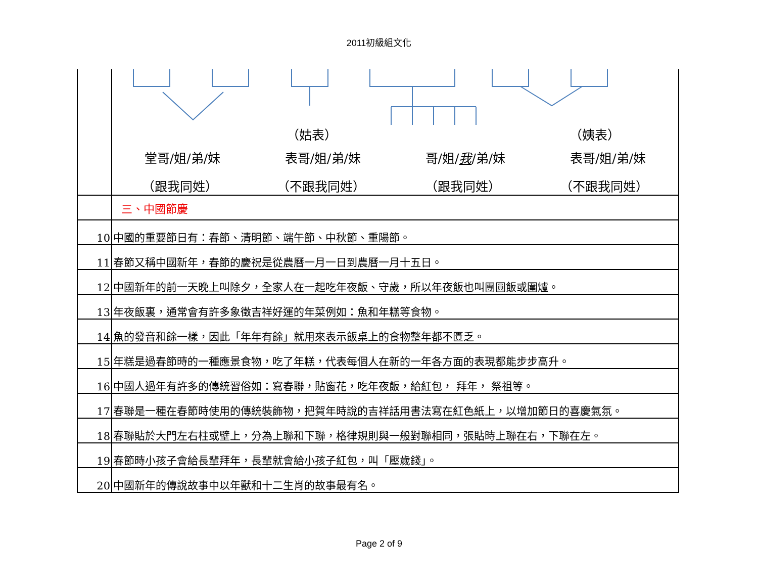2011初級組文化
| | （姑表） （姨表） 堂哥/姐/弟/妹 表哥/姐/弟/妹 哥/姐/ 我 /弟/妹 表哥/姐/弟/妹 （跟我同姓） （不跟我同姓） （跟我同姓） （不跟我同姓） |
| | 三、中國節慶 |
| 10 | 中國的重要節日有：春節、清明節、端午節、中秋節、重陽節。 |
| 11 | 春節又稱中國新年，春節的慶祝是從農曆一月一日到農曆一月十五日。 |
| 12 | 中國新年的前一天晚上叫除夕，全家人在一起吃年夜飯、守歲，所以年夜飯也叫團圓飯或圍爐。 |
| 13 | 年夜飯裏，通常會有許多象徵吉祥好運的年菜例如：魚和年糕等食物。 |
| 14 | 魚的發音和餘一樣，因此「年年有餘」就用來表示飯桌上的食物整年都不匱乏。 |
| 15 | 年糕是過春節時的一種應景食物，吃了年糕，代表每個人在新的一年各方面的表現都能步步高升。 |
| 16 | 中國人過年有許多的傳統習俗如：寫春聯，貼窗花，吃年夜飯，給紅包， 拜年， 祭祖等。 |
| 17 | 春聯是一種在春節時使用的傳統裝飾物，把賀年時說的吉祥話用書法寫在紅色紙上，以增加節日的喜慶氣氛。 |
| 18 | 春聯貼於大門左右柱或壁上，分為上聯和下聯，格律規則與一般對聯相同，張貼時上聯在右，下聯在左。 |
| 19 | 春節時小孩子會給長輩拜年，長輩就會給小孩子紅包，叫「壓歲錢」。 |
| 20 | 中國新年的傳說故事中以年獸和十二生肖的故事最有名。 |
Page 2 of 9